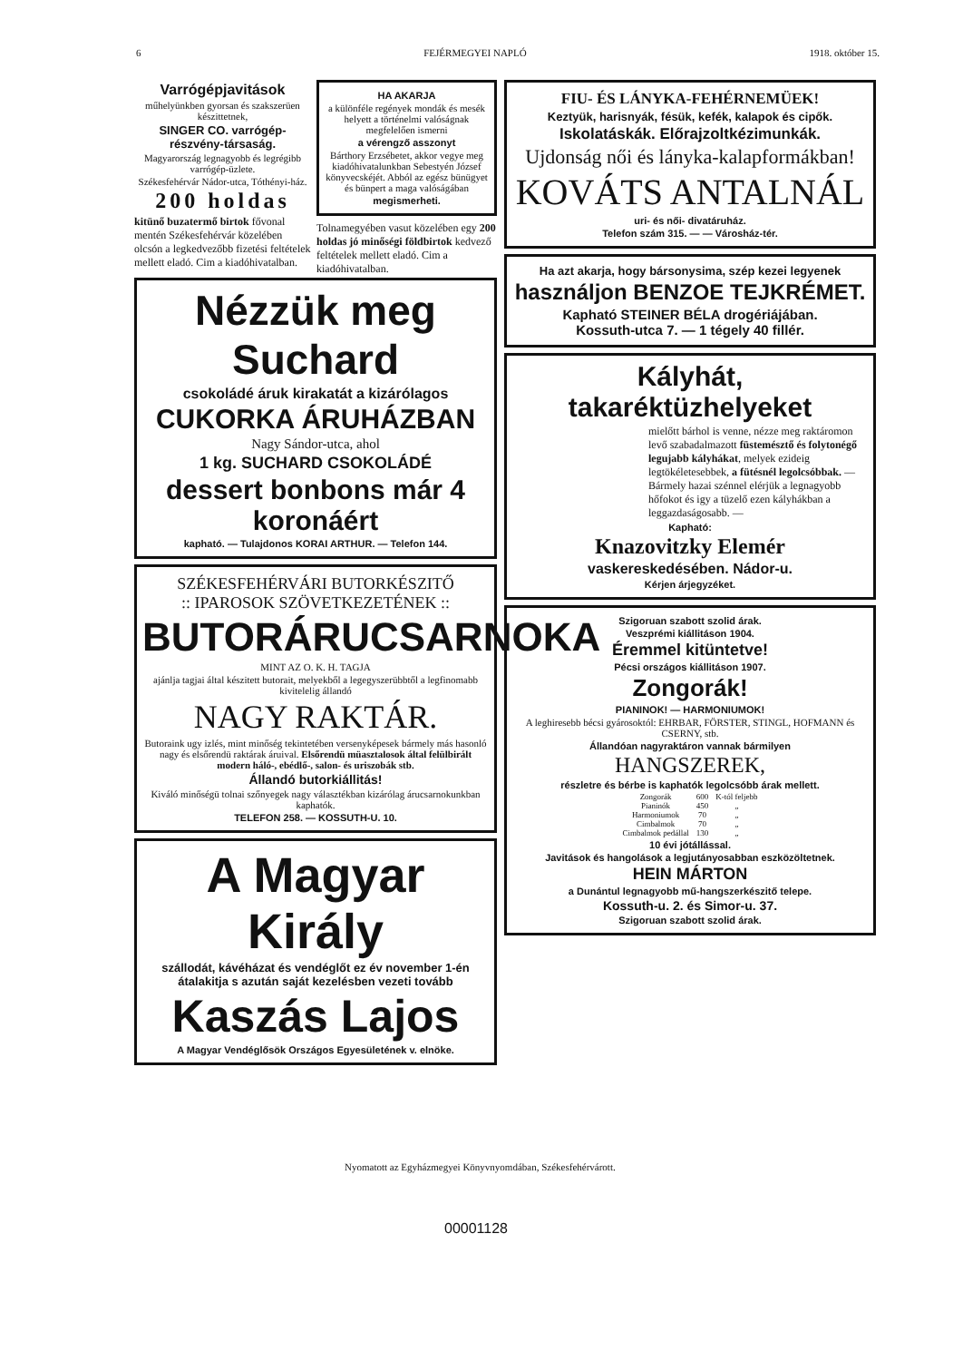6 FEJÉRMEGYEI NAPLÓ 1918. október 15.
Varrógépjavitások
műhelyünkben gyorsan és szakszerüen készittetnek,
SINGER CO. varrógép-részvény-társaság.
Magyarország legnagyobb és legrégibb varrógép-üzlete.
Székesfehérvár Nádor-utca, Tóthényi-ház.
200 holdas
kitünő buzatermő birtok fővonal mentén Székesfehérvár közelében olcsón a legkedvezőbb fizetési feltételek mellett eladó. Cim a kiadóhivatalban.
HA AKARJA
a különféle regények mondák és mesék helyett a történelmi valóságnak megfelelően ismerni
a vérengző asszonyt
Bárthory Erzsébetet, akkor vegye meg kiadóhivatalunkban Sebestyén József könyvecskéjét. Abból az egész bünügyet és bünpert a maga valóságában
megismerheti.
Tolnamegyében vasut közelében egy 200 holdas jó minőségi földbirtok kedvező feltételek mellett eladó. Cim a kiadóhivatalban.
Nézzük meg Suchard
csokoládé áruk kirakatát a kizárólagos
CUKORKA ÁRUHÁZBAN
Nagy Sándor-utca, ahol
1 kg. SUCHARD CSOKOLÁDÉ
dessert bonbons már 4 koronáért
kapható. — Tulajdonos KORAI ARTHUR. — Telefon 144.
SZÉKESFEHÉRVÁRI BUTORKÉSZITŐ
:: IPAROSOK SZÖVETKEZETÉNEK ::
BUTORÁRUCSARNOKA
MINT AZ O. K. H. TAGJA
ajánlja tagjai által készitett butorait, melyekből a legegyszerübbtől a legfinomabb kivitelelig állandó
NAGY RAKTÁR.
Butoraink ugy izlés, mint minőség tekintetében versenyképesek bármely más hasonló nagy és elsőrendü raktárak áruival. Elsőrendü müasztalosok által felülbirált modern háló-, ebédlő-, salon- és uriszobák stb.
Állandó butorkiállitás!
Kiváló minőségü tolnai szőnyegek nagy választékban kizárólag árucsarnokunkban kaphatók.
TELEFON 258. — KOSSUTH-U. 10.
A Magyar Király
szállodát, kávéházat és vendéglőt ez év november 1-én átalakitja s azután saját kezelésben vezeti tovább
Kaszás Lajos
A Magyar Vendéglősök Országos Egyesületének v. elnöke.
FIU- ÉS LÁNYKA-FEHÉRNEMÜEK!
Keztyük, harisnyák, fésük, kefék, kalapok és cipők.
Iskolatáskák. Előrajzoltkézimunkák.
Ujdonság női és lányka-kalapformákban!
KOVÁTS ANTALNÁL
uri- és női- divatáruház.
Telefon szám 315. — — Városház-tér.
Ha azt akarja, hogy bársonysima, szép kezei legyenek
használjon BENZOE TEJKRÉMET.
Kapható STEINER BÉLA drogériájában.
Kossuth-utca 7. — 1 tégely 40 fillér.
Kályhát, takaréktüzhelyeket
mielőtt bárhol is venne, nézze meg raktáromon levő szabadalmazott füstemésztő és folytonégő legujabb kályhákat, melyek ezideig legtökéletesebbek, a fütésnél legolcsóbbak. — Bármely hazai szénnel elérjük a legnagyobb hőfokot és igy a tüzelő ezen kályhákban a leggazdaságosabb. —
Kapható:
Knazovitzky Elemér
vaskereskedésében. Nádor-u.
Kérjen árjegyzéket.
Szigoruan szabott szolid árak.
Veszprémi kiállitáson 1904.
Éremmel kitüntetve!
Pécsi országos kiállitáson 1907.
Zongorák!
PIANINOK! — HARMONIUMOK!
A leghiresebb bécsi gyárosoktól: EHRBAR, FÖRSTER, STINGL, HOFMANN és CSERNY, stb.
Állandóan nagyraktáron vannak bármilyen
HANGSZEREK,
részletre és bérbe is kaphatók legolcsóbb árak mellett.
| Zongorák | 600 | K-tól feljebb |
| Pianinók | 450 | „ |
| Harmoniumok | 70 | „ |
| Cimbalmok | 70 | „ |
| Cimbalmok pedállal | 130 | „ |
10 évi jótállással.
Javitások és hangolások a legjutányosabban eszközöltetnek.
HEIN MÁRTON
a Dunántul legnagyobb mű-hangszerkészitő telepe.
Kossuth-u. 2. és Simor-u. 37.
Szigoruan szabott szolid árak.
Nyomatott az Egyházmegyei Könyvnyomdában, Székesfehérvárott.
00001128